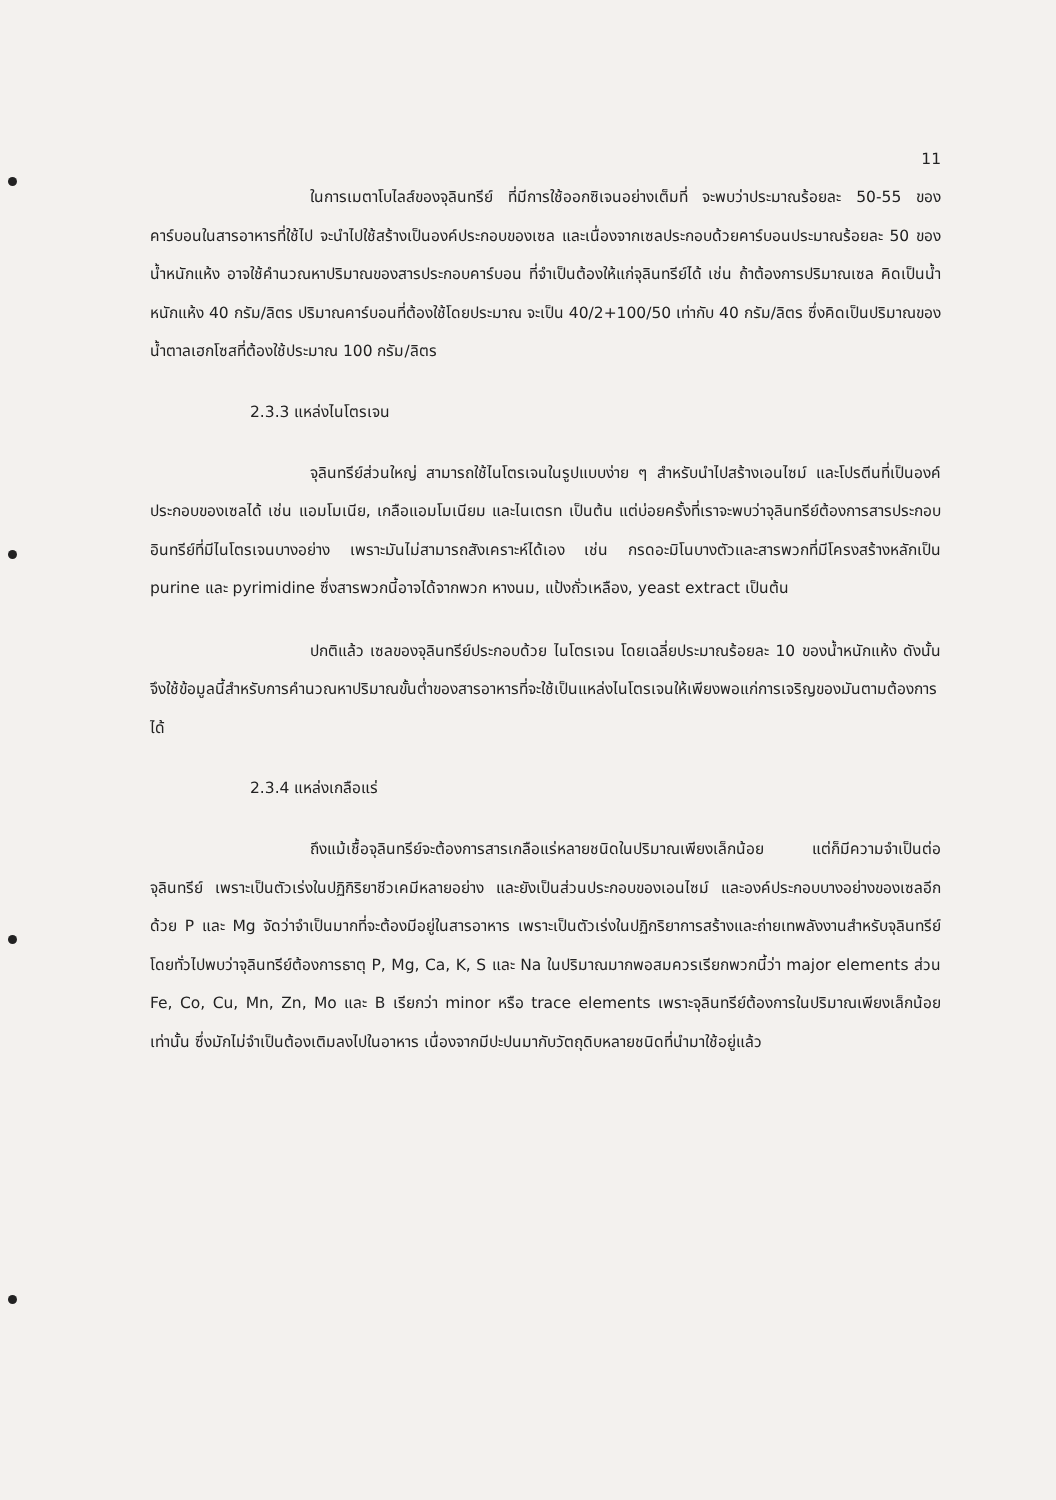11
ในการเมตาโบไลส์ของจุลินทรีย์ ที่มีการใช้ออกซิเจนอย่างเต็มที่ จะพบว่าประมาณร้อยละ 50-55 ของคาร์บอนในสารอาหารที่ใช้ไป จะนำไปใช้สร้างเป็นองค์ประกอบของเซล และเนื่องจากเซลประกอบด้วยคาร์บอนประมาณร้อยละ 50 ของน้ำหนักแห้ง อาจใช้คำนวณหาปริมาณของสารประกอบคาร์บอน ที่จำเป็นต้องให้แก่จุลินทรีย์ได้ เช่น ถ้าต้องการปริมาณเซล คิดเป็นน้ำหนักแห้ง 40 กรัม/ลิตร ปริมาณคาร์บอนที่ต้องใช้โดยประมาณ จะเป็น 40/2+100/50 เท่ากับ 40 กรัม/ลิตร ซึ่งคิดเป็นปริมาณของน้ำตาลเฮกโซสที่ต้องใช้ประมาณ 100 กรัม/ลิตร
2.3.3 แหล่งไนโตรเจน
จุลินทรีย์ส่วนใหญ่ สามารถใช้ไนโตรเจนในรูปแบบง่าย ๆ สำหรับนำไปสร้างเอนไซม์ และโปรตีนที่เป็นองค์ประกอบของเซลได้ เช่น แอมโมเนีย, เกลือแอมโมเนียม และไนเตรท เป็นต้น แต่บ่อยครั้งที่เราจะพบว่าจุลินทรีย์ต้องการสารประกอบอินทรีย์ที่มีไนโตรเจนบางอย่าง เพราะมันไม่สามารถสังเคราะห์ได้เอง เช่น กรดอะมิโนบางตัวและสารพวกที่มีโครงสร้างหลักเป็น purine และ pyrimidine ซึ่งสารพวกนี้อาจได้จากพวก หางนม, แป้งถั่วเหลือง, yeast extract เป็นต้น
ปกติแล้ว เซลของจุลินทรีย์ประกอบด้วย ไนโตรเจน โดยเฉลี่ยประมาณร้อยละ 10 ของน้ำหนักแห้ง ดังนั้นจึงใช้ข้อมูลนี้สำหรับการคำนวณหาปริมาณขั้นต่ำของสารอาหารที่จะใช้เป็นแหล่งไนโตรเจนให้เพียงพอแก่การเจริญของมันตามต้องการได้
2.3.4 แหล่งเกลือแร่
ถึงแม้เชื้อจุลินทรีย์จะต้องการสารเกลือแร่หลายชนิดในปริมาณเพียงเล็กน้อย แต่ก็มีความจำเป็นต่อจุลินทรีย์ เพราะเป็นตัวเร่งในปฏิกิริยาชีวเคมีหลายอย่าง และยังเป็นส่วนประกอบของเอนไซม์ และองค์ประกอบบางอย่างของเซลอีกด้วย P และ Mg จัดว่าจำเป็นมากที่จะต้องมีอยู่ในสารอาหาร เพราะเป็นตัวเร่งในปฏิกริยาการสร้างและถ่ายเทพลังงานสำหรับจุลินทรีย์ โดยทั่วไปพบว่าจุลินทรีย์ต้องการธาตุ P, Mg, Ca, K, S และ Na ในปริมาณมากพอสมควรเรียกพวกนี้ว่า major elements ส่วน Fe, Co, Cu, Mn, Zn, Mo และ B เรียกว่า minor หรือ trace elements เพราะจุลินทรีย์ต้องการในปริมาณเพียงเล็กน้อยเท่านั้น ซึ่งมักไม่จำเป็นต้องเติมลงไปในอาหาร เนื่องจากมีปะปนมากับวัตถุดิบหลายชนิดที่นำมาใช้อยู่แล้ว